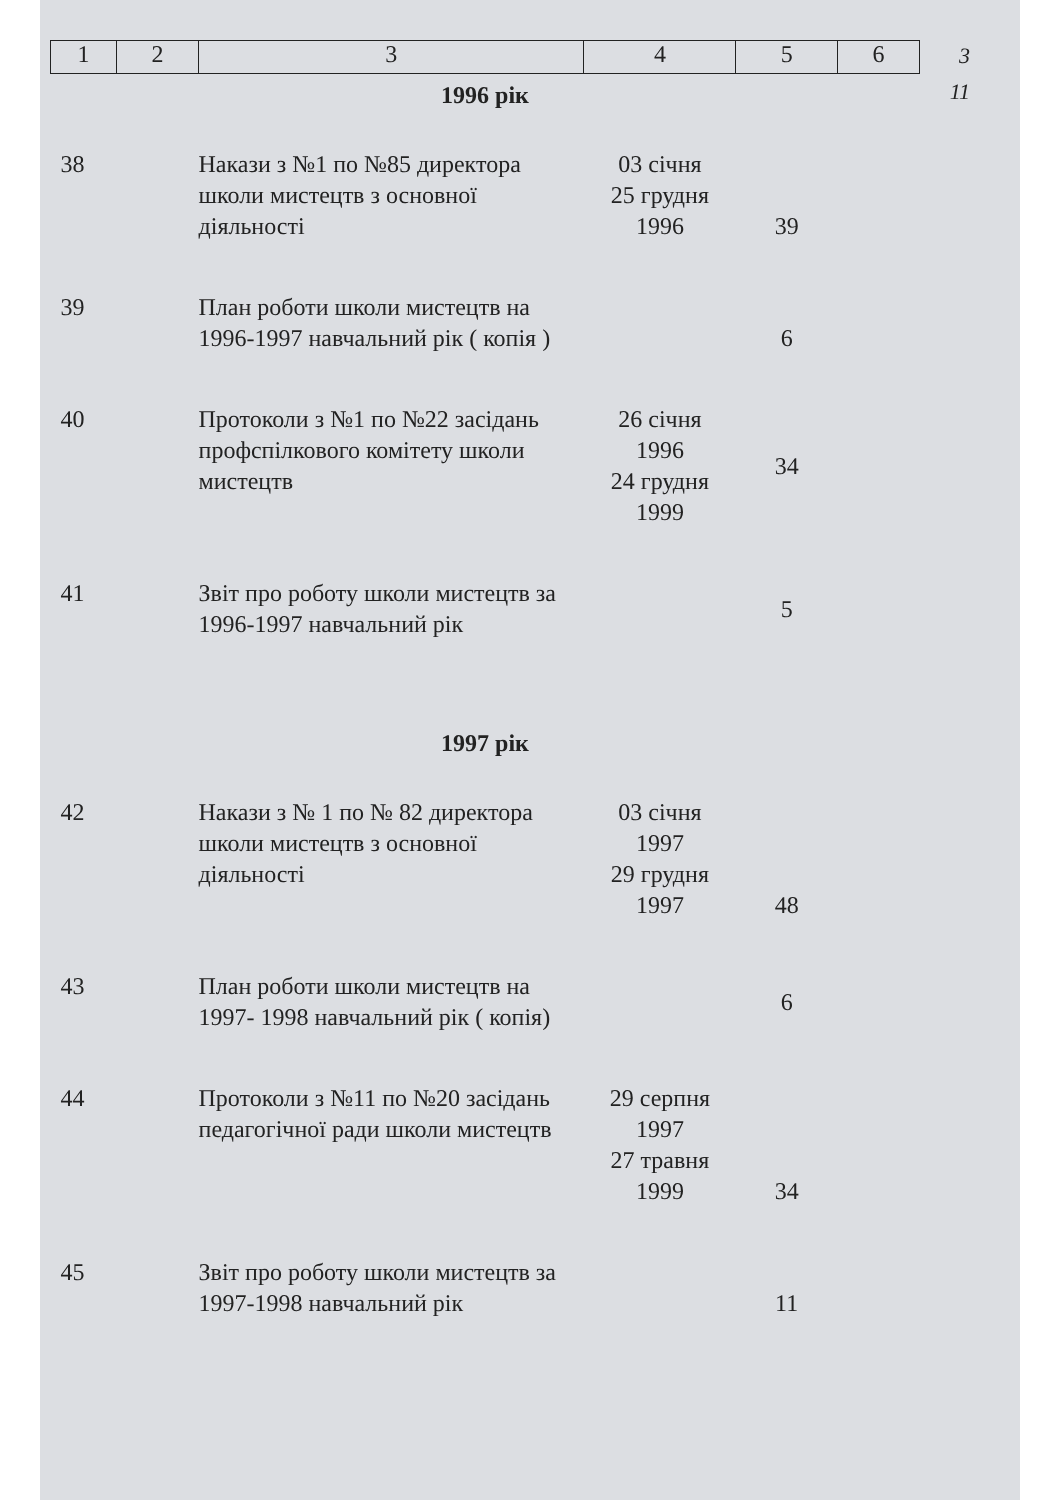3
11
| 1 | 2 | 3 | 4 | 5 | 6 |
| 1996 рік | | | | | |
| 38 | | Накази з №1 по №85 директора школи мистецтв з основної діяльності | 03 січня 25 грудня 1996 | 39 | |
| 39 | | План роботи школи мистецтв на 1996-1997 навчальний рік ( копія ) | | 6 | |
| 40 | | Протоколи з №1 по №22 засідань профспілкового комітету школи мистецтв | 26 січня 1996 24 грудня 1999 | 34 | |
| 41 | | Звіт про роботу школи мистецтв за 1996-1997 навчальний рік | | 5 | |
| 1997 рік | | | | | |
| 42 | | Накази з № 1 по № 82 директора школи мистецтв з основної діяльності | 03 січня 1997 29 грудня 1997 | 48 | |
| 43 | | План роботи школи мистецтв на 1997- 1998 навчальний рік ( копія) | | 6 | |
| 44 | | Протоколи з №11 по №20 засідань педагогічної ради школи мистецтв | 29 серпня 1997 27 травня 1999 | 34 | |
| 45 | | Звіт про роботу школи мистецтв за 1997-1998 навчальний рік | | 11 | |